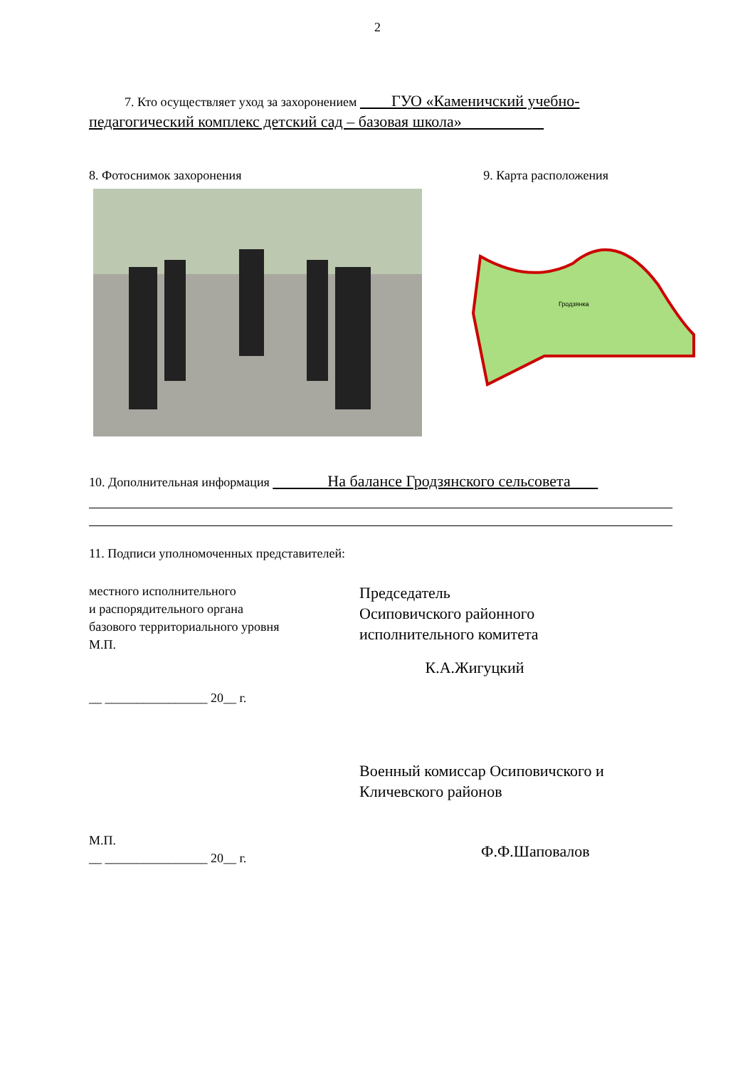2
7. Кто осуществляет уход за захоронением ГУО «Каменичский учебно-педагогический комплекс детский сад – базовая школа»
8. Фотоснимок захоронения 9. Карта расположения
Гродзянка
10. Дополнительная информация На балансе Гродзянского сельсовета
11. Подписи уполномоченных представителей:
местного исполнительного
и распорядительного органа
базового территориального уровня
М.П.
__ ________________ 20__ г.
Председатель
Осиповичского районного
исполнительного комитета
К.А.Жигуцкий
М.П.
__ ________________ 20__ г.
Военный комиссар Осиповичского и
Кличевского районов
Ф.Ф.Шаповалов